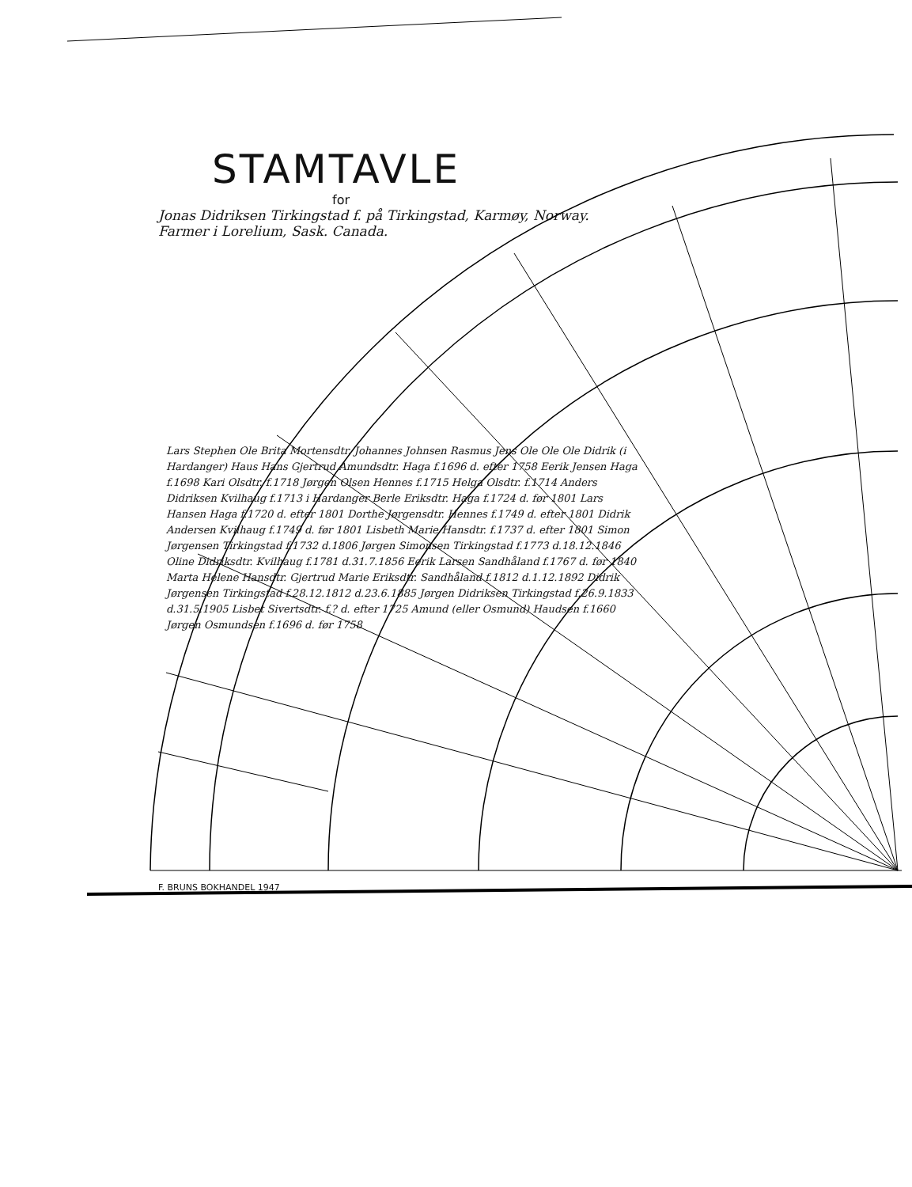STAMTAVLE
for
Jonas Didriksen Tirkingstad f. på Tirkingstad, Karmøy, Norway.
Farmer i Lorelium, Sask. Canada.
Lars Stephen Ole Brita Mortensdtr. Johannes Johnsen Rasmus Jens Ole Ole Ole Didrik (i Hardanger) Haus Hans Gjertrud Amundsdtr. Haga f.1696 d. efter 1758 Eerik Jensen Haga f.1698 Kari Olsdtr. f.1718 Jørgen Olsen Hennes f.1715 Helga Olsdtr. f.1714 Anders Didriksen Kvilhaug f.1713 i Hardanger Berle Eriksdtr. Haga f.1724 d. før 1801 Lars Hansen Haga f.1720 d. efter 1801 Dorthe Jørgensdtr. Hennes f.1749 d. efter 1801 Didrik Andersen Kvilhaug f.1749 d. før 1801 Lisbeth Marie Hansdtr. f.1737 d. efter 1801 Simon Jørgensen Tirkingstad f.1732 d.1806 Jørgen Simonsen Tirkingstad f.1773 d.18.12.1846 Oline Didriksdtr. Kvilhaug f.1781 d.31.7.1856 Eerik Larsen Sandhåland f.1767 d. før 1840 Marta Helene Hansdtr. Gjertrud Marie Eriksdtr. Sandhåland f.1812 d.1.12.1892 Didrik Jørgensen Tirkingstad f.28.12.1812 d.23.6.1885 Jørgen Didriksen Tirkingstad f.26.9.1833 d.31.5.1905 Lisbet Sivertsdtr. f.? d. efter 1725 Amund (eller Osmund) Haudsen f.1660 Jørgen Osmundsen f.1696 d. før 1758
F. BRUNS BOKHANDEL 1947